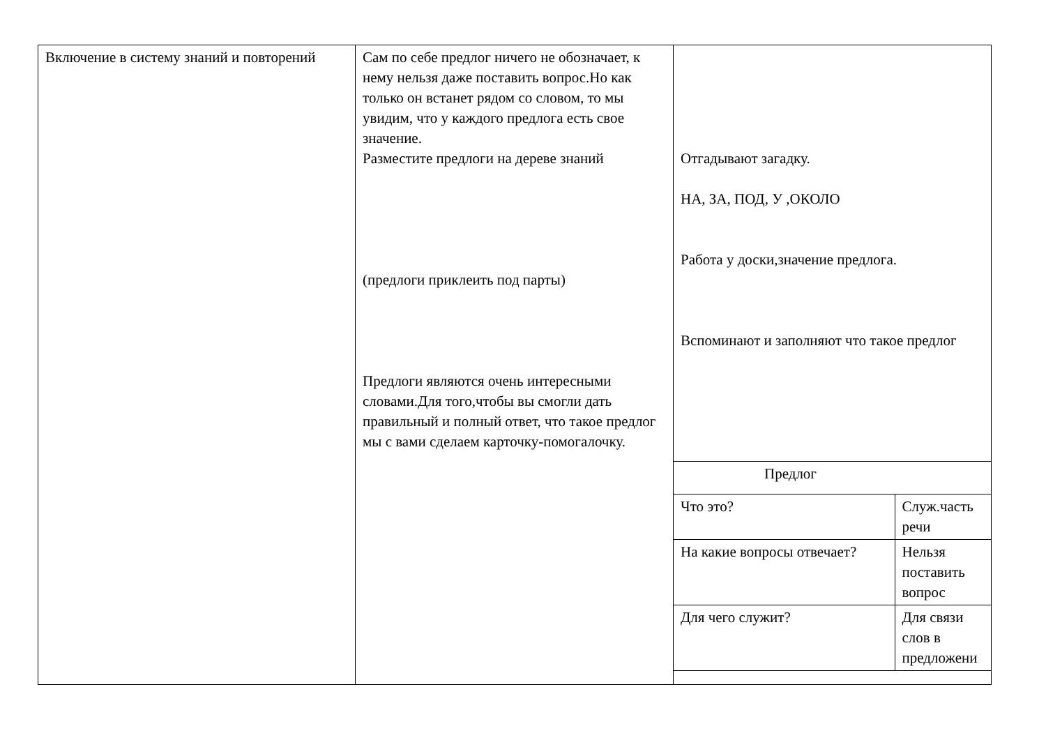| Включение в систему знаний и повторений | Сам по себе предлог ничего не обозначает, к нему нельзя даже поставить вопрос.Но как только он встанет рядом со словом, то мы увидим, что у каждого предлога есть свое значение. Разместите предлоги на дереве знаний (предлоги приклеить под парты) Предлоги являются очень интересными словами.Для того,чтобы вы смогли дать правильный и полный ответ, что такое предлог мы с вами сделаем карточку-помогалочку. | Отгадывают загадку. НА, ЗА, ПОД, У ,ОКОЛО Работа у доски,значение предлога. Вспоминают и заполняют что такое предлог / Предлог / / / Что это? / Служ.часть речи / / На какие вопросы отвечает? / Нельзя поставить вопрос / / Для чего служит? / Для связи слов в предложени / |